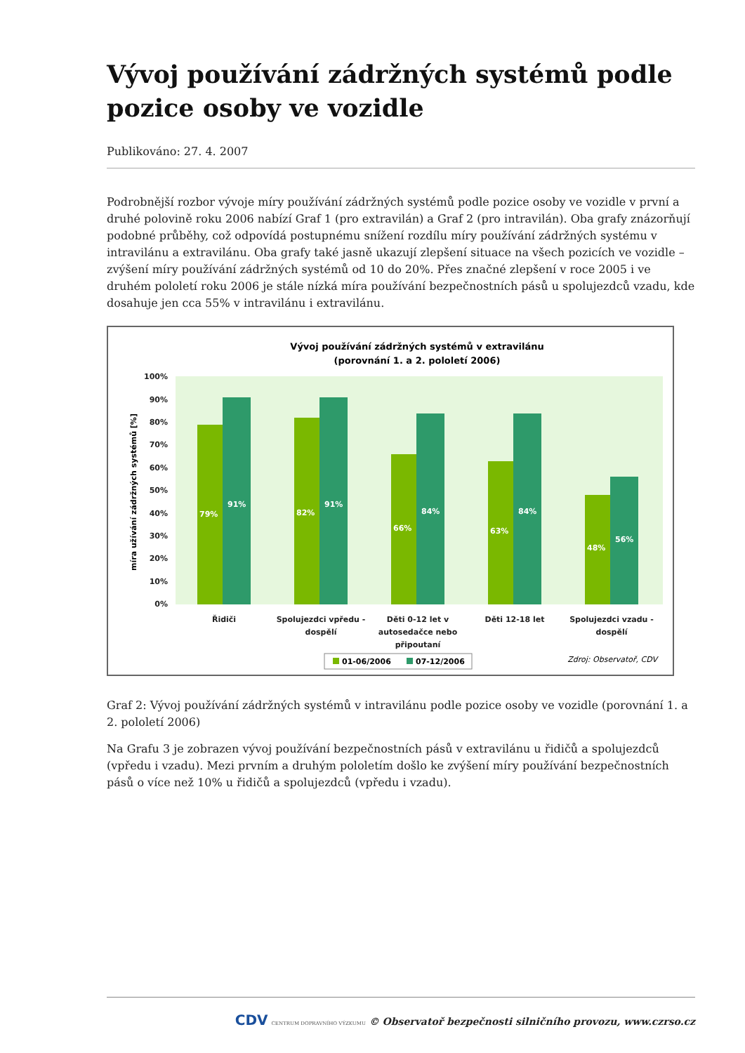Vývoj používání zádržných systémů podle pozice osoby ve vozidle
Publikováno: 27. 4. 2007
Podrobnější rozbor vývoje míry používání zádržných systémů podle pozice osoby ve vozidle v první a druhé polovině roku 2006 nabízí Graf 1 (pro extravilán) a Graf 2 (pro intravilán). Oba grafy znázorňují podobné průběhy, což odpovídá postupnému snížení rozdílu míry používání zádržných systému v intravilánu a extravilánu. Oba grafy také jasně ukazují zlepšení situace na všech pozicích ve vozidle – zvýšení míry používání zádržných systémů od 10 do 20%. Přes značné zlepšení v roce 2005 i ve druhém pololetí roku 2006 je stále nízká míra používání bezpečnostních pásů u spolujezdců vzadu, kde dosahuje jen cca 55% v intravilánu i extravilánu.
Vývoj používání zádržných systémů v extravilánu
(porovnání 1. a 2. pololetí 2006)
100%
90%
80%
70%
60%
50%
40%
30%
20%
10%
0%
míra užívání zádržných systémů [%]
79%
91%
82%
91%
66%
84%
63%
84%
48%
56%
Řidiči
Spolujezdci vpředu -
dospělí
Děti 0-12 let v
autosedačce nebo
připoutaní
Děti 12-18 let
Spolujezdci vzadu -
dospělí
01-06/2006
07-12/2006
Zdroj: Observatoř, CDV
Graf 2: Vývoj používání zádržných systémů v intravilánu podle pozice osoby ve vozidle (porovnání 1. a 2. pololetí 2006)
Na Grafu 3 je zobrazen vývoj používání bezpečnostních pásů v extravilánu u řidičů a spolujezdců (vpředu i vzadu). Mezi prvním a druhým pololetím došlo ke zvýšení míry používání bezpečnostních pásů o více než 10% u řidičů a spolujezdců (vpředu i vzadu).
CDV CENTRUM DOPRAVNÍHO VÝZKUMU © Observatoř bezpečnosti silničního provozu, www.czrso.cz